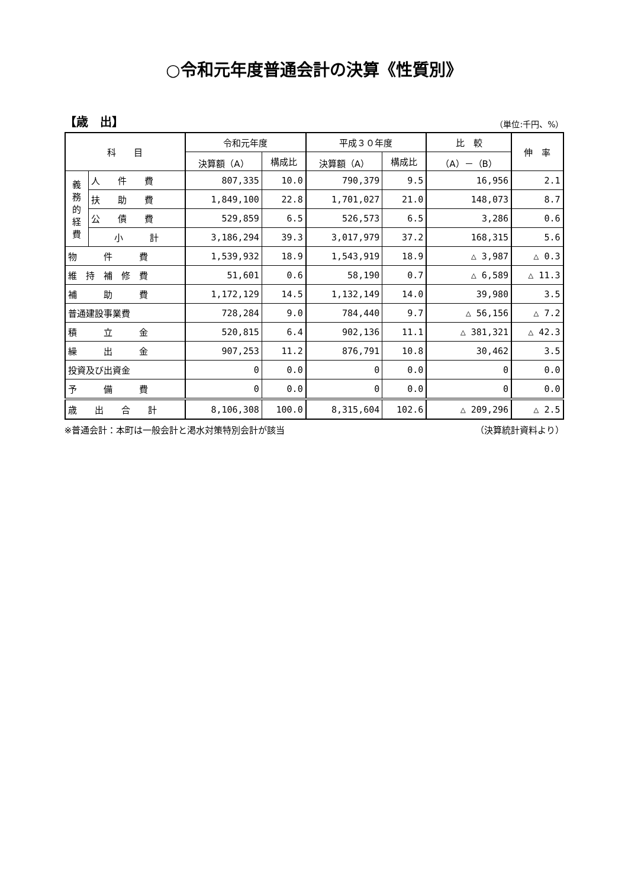○令和元年度普通会計の決算《性質別》
【歳　出】 （単位:千円、%）
| 科 目 | | 令和元年度 | | 平成３０年度 | | 比 較 | 伸 率 |
| --- | --- | --- | --- | --- | --- | --- | --- |
| | | 決算額（A） | 構成比 | 決算額（A） | 構成比 | （A）－（B） | |
| 義 務 的 経 費 | 人 件 費 | 807,335 | 10.0 | 790,379 | 9.5 | 16,956 | 2.1 |
| | 扶 助 費 | 1,849,100 | 22.8 | 1,701,027 | 21.0 | 148,073 | 8.7 |
| | 公 債 費 | 529,859 | 6.5 | 526,573 | 6.5 | 3,286 | 0.6 |
| | 小 計 | 3,186,294 | 39.3 | 3,017,979 | 37.2 | 168,315 | 5.6 |
| 物 件 費 | | 1,539,932 | 18.9 | 1,543,919 | 18.9 | △ 3,987 | △ 0.3 |
| 維 持 補 修 費 | | 51,601 | 0.6 | 58,190 | 0.7 | △ 6,589 | △ 11.3 |
| 補 助 費 | | 1,172,129 | 14.5 | 1,132,149 | 14.0 | 39,980 | 3.5 |
| 普通建設事業費 | | 728,284 | 9.0 | 784,440 | 9.7 | △ 56,156 | △ 7.2 |
| 積 立 金 | | 520,815 | 6.4 | 902,136 | 11.1 | △ 381,321 | △ 42.3 |
| 繰 出 金 | | 907,253 | 11.2 | 876,791 | 10.8 | 30,462 | 3.5 |
| 投資及び出資金 | | 0 | 0.0 | 0 | 0.0 | 0 | 0.0 |
| 予 備 費 | | 0 | 0.0 | 0 | 0.0 | 0 | 0.0 |
| 歳 出 合 計 | | 8,106,308 | 100.0 | 8,315,604 | 102.6 | △ 209,296 | △ 2.5 |
※普通会計：本町は一般会計と渇水対策特別会計が該当 （決算統計資料より）